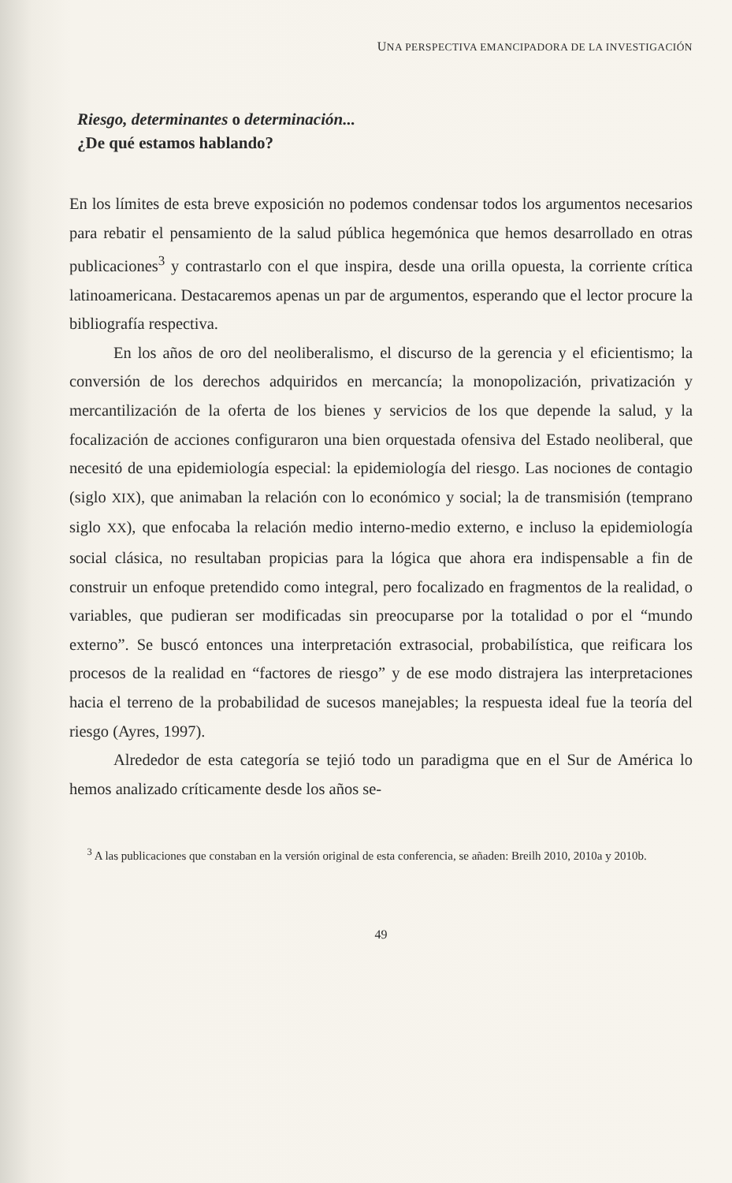UNA PERSPECTIVA EMANCIPADORA DE LA INVESTIGACIÓN
Riesgo, determinantes o determinación...
¿De qué estamos hablando?
En los límites de esta breve exposición no podemos condensar todos los argumentos necesarios para rebatir el pensamiento de la salud pública hegemónica que hemos desarrollado en otras publicaciones<sup>3</sup> y contrastarlo con el que inspira, desde una orilla opuesta, la corriente crítica latinoamericana. Destacaremos apenas un par de argumentos, esperando que el lector procure la bibliografía respectiva.
En los años de oro del neoliberalismo, el discurso de la gerencia y el eficientismo; la conversión de los derechos adquiridos en mercancía; la monopolización, privatización y mercantilización de la oferta de los bienes y servicios de los que depende la salud, y la focalización de acciones configuraron una bien orquestada ofensiva del Estado neoliberal, que necesitó de una epidemiología especial: la epidemiología del riesgo. Las nociones de contagio (siglo XIX), que animaban la relación con lo económico y social; la de transmisión (temprano siglo XX), que enfocaba la relación medio interno-medio externo, e incluso la epidemiología social clásica, no resultaban propicias para la lógica que ahora era indispensable a fin de construir un enfoque pretendido como integral, pero focalizado en fragmentos de la realidad, o variables, que pudieran ser modificadas sin preocuparse por la totalidad o por el “mundo externo”. Se buscó entonces una interpretación extrasocial, probabilística, que reificara los procesos de la realidad en “factores de riesgo” y de ese modo distrajera las interpretaciones hacia el terreno de la probabilidad de sucesos manejables; la respuesta ideal fue la teoría del riesgo (Ayres, 1997).
Alrededor de esta categoría se tejió todo un paradigma que en el Sur de América lo hemos analizado críticamente desde los años se-
<sup>3</sup> A las publicaciones que constaban en la versión original de esta conferencia, se añaden: Breilh 2010, 2010a y 2010b.
49